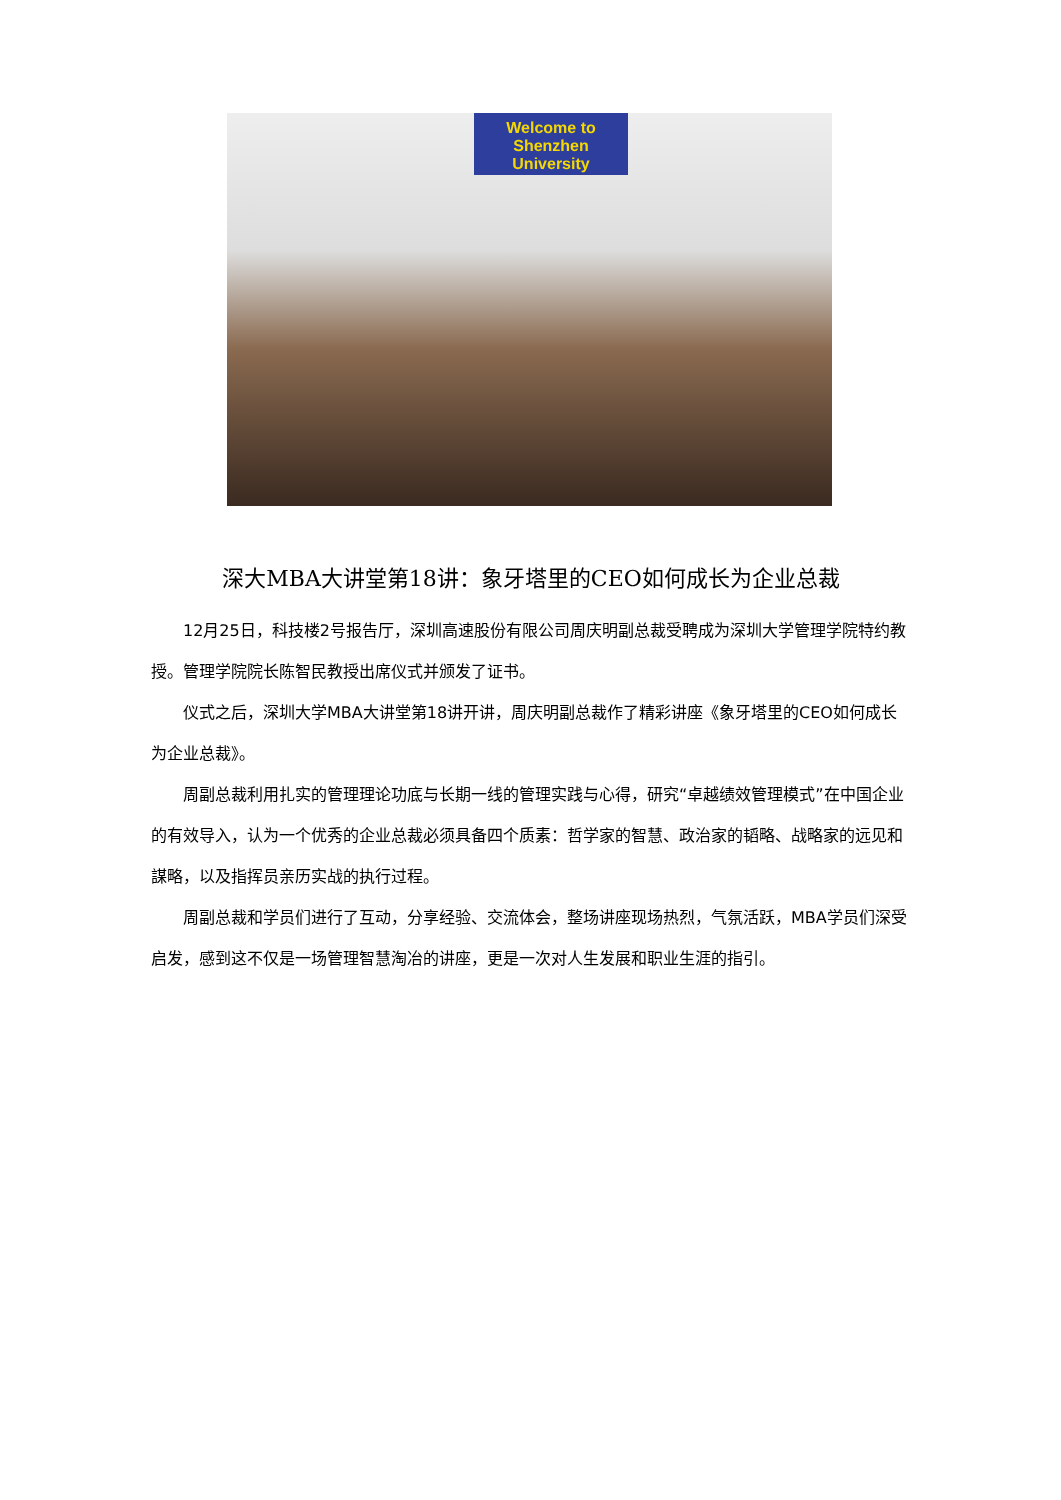Welcome to
Shenzhen University
深大MBA大讲堂第18讲：象牙塔里的CEO如何成长为企业总裁
12月25日，科技楼2号报告厅，深圳高速股份有限公司周庆明副总裁受聘成为深圳大学管理学院特约教授。管理学院院长陈智民教授出席仪式并颁发了证书。
仪式之后，深圳大学MBA大讲堂第18讲开讲，周庆明副总裁作了精彩讲座《象牙塔里的CEO如何成长为企业总裁》。
周副总裁利用扎实的管理理论功底与长期一线的管理实践与心得，研究“卓越绩效管理模式”在中国企业的有效导入，认为一个优秀的企业总裁必须具备四个质素：哲学家的智慧、政治家的韬略、战略家的远见和謀略，以及指挥员亲历实战的执行过程。
周副总裁和学员们进行了互动，分享经验、交流体会，整场讲座现场热烈，气氛活跃，MBA学员们深受启发，感到这不仅是一场管理智慧淘冶的讲座，更是一次对人生发展和职业生涯的指引。